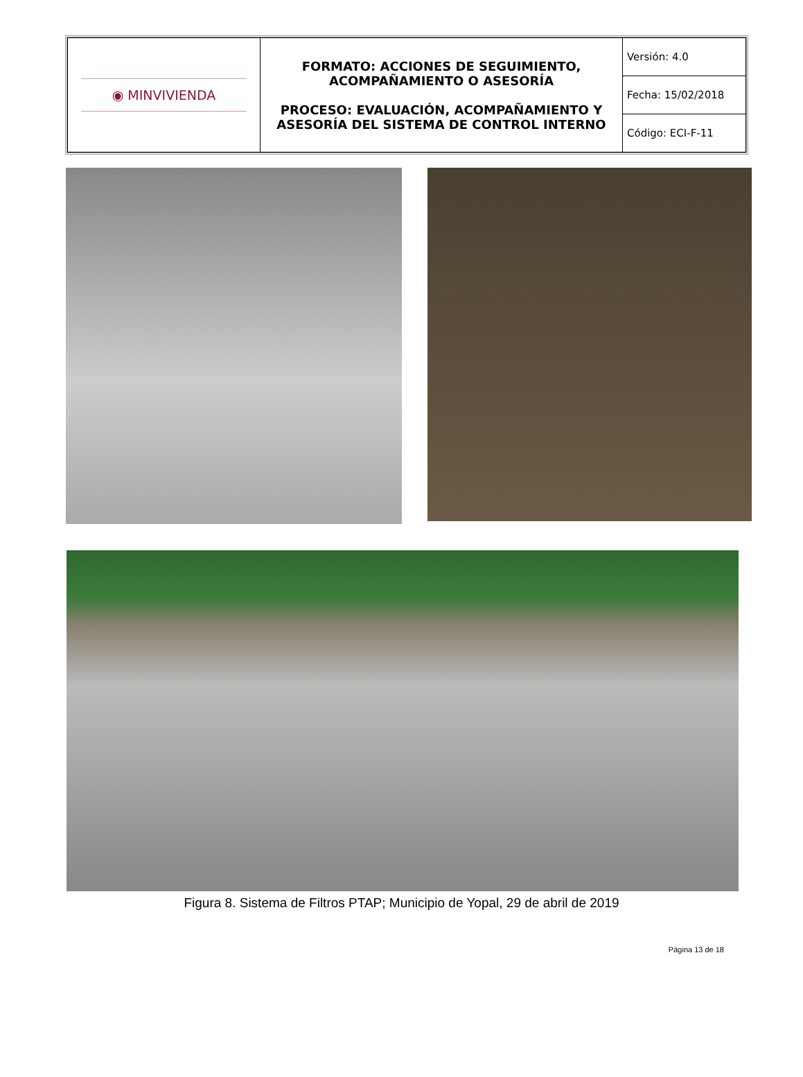| ◉ MINVIVIENDA | FORMATO: ACCIONES DE SEGUIMIENTO, ACOMPAÑAMIENTO O ASESORÍA PROCESO: EVALUACIÓN, ACOMPAÑAMIENTO Y ASESORÍA DEL SISTEMA DE CONTROL INTERNO | Versión: 4.0 |
| | | Fecha: 15/02/2018 |
| | | Código: ECI-F-11 |
Figura 8. Sistema de Filtros PTAP; Municipio de Yopal, 29 de abril de 2019
Página 13 de 18